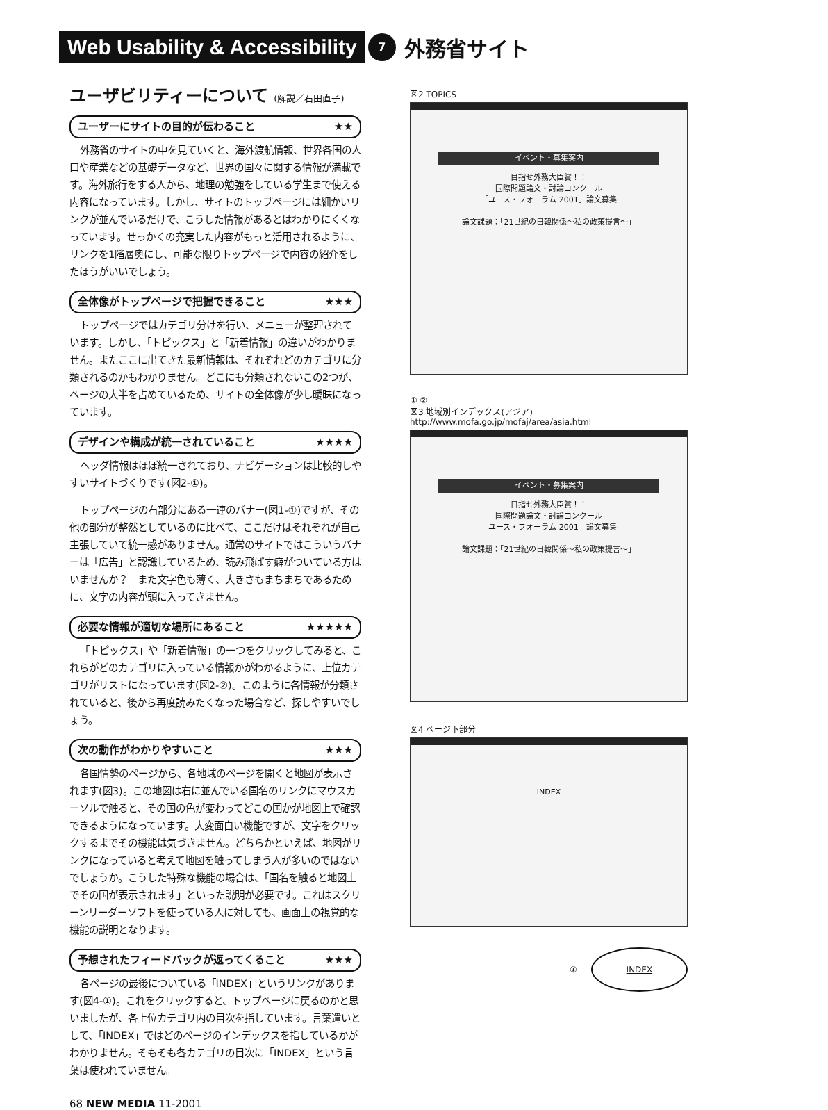Web Usability & Accessibility 7 外務省サイト
ユーザビリティーについて (解説／石田直子)
ユーザーにサイトの目的が伝わること ★★
外務省のサイトの中を見ていくと、海外渡航情報、世界各国の人口や産業などの基礎データなど、世界の国々に関する情報が満載です。海外旅行をする人から、地理の勉強をしている学生まで使える内容になっています。しかし、サイトのトップページには細かいリンクが並んでいるだけで、こうした情報があるとはわかりにくくなっています。せっかくの充実した内容がもっと活用されるように、リンクを1階層奥にし、可能な限りトップページで内容の紹介をしたほうがいいでしょう。
全体像がトップページで把握できること ★★★
トップページではカテゴリ分けを行い、メニューが整理されています。しかし、「トピックス」と「新着情報」の違いがわかりません。またここに出てきた最新情報は、それぞれどのカテゴリに分類されるのかもわかりません。どこにも分類されないこの2つが、ページの大半を占めているため、サイトの全体像が少し曖昧になっています。
デザインや構成が統一されていること ★★★★
ヘッダ情報はほぼ統一されており、ナビゲーションは比較的しやすいサイトづくりです(図2-①)。
トップページの右部分にある一連のバナー(図1-①)ですが、その他の部分が整然としているのに比べて、ここだけはそれぞれが自己主張していて統一感がありません。通常のサイトではこういうバナーは「広告」と認識しているため、読み飛ばす癖がついている方はいませんか？　また文字色も薄く、大きさもまちまちであるために、文字の内容が頭に入ってきません。
必要な情報が適切な場所にあること ★★★★★
「トピックス」や「新着情報」の一つをクリックしてみると、これらがどのカテゴリに入っている情報かがわかるように、上位カテゴリがリストになっています(図2-②)。このように各情報が分類されていると、後から再度読みたくなった場合など、探しやすいでしょう。
次の動作がわかりやすいこと ★★★
各国情勢のページから、各地域のページを開くと地図が表示されます(図3)。この地図は右に並んでいる国名のリンクにマウスカーソルで触ると、その国の色が変わってどこの国かが地図上で確認できるようになっています。大変面白い機能ですが、文字をクリックするまでその機能は気づきません。どちらかといえば、地図がリンクになっていると考えて地図を触ってしまう人が多いのではないでしょうか。こうした特殊な機能の場合は、「国名を触ると地図上でその国が表示されます」といった説明が必要です。これはスクリーンリーダーソフトを使っている人に対しても、画面上の視覚的な機能の説明となります。
予想されたフィードバックが返ってくること ★★★
各ページの最後についている「INDEX」というリンクがあります(図4-①)。これをクリックすると、トップページに戻るのかと思いましたが、各上位カテゴリ内の目次を指しています。言葉遣いとして、「INDEX」ではどのページのインデックスを指しているかがわかりません。そもそも各カテゴリの目次に「INDEX」という言葉は使われていません。
図2 TOPICS
イベント・募集案内
目指せ外務大臣賞！！
国際問題論文・討論コンクール
「ユース・フォーラム 2001」論文募集
論文課題：「21世紀の日韓関係～私の政策提言～」
① ②
図3 地域別インデックス(アジア)
http://www.mofa.go.jp/mofaj/area/asia.html
イベント・募集案内
目指せ外務大臣賞！！
国際問題論文・討論コンクール
「ユース・フォーラム 2001」論文募集
論文課題：「21世紀の日韓関係～私の政策提言～」
図4 ページ下部分
INDEX
①
INDEX
68 NEW MEDIA 11-2001